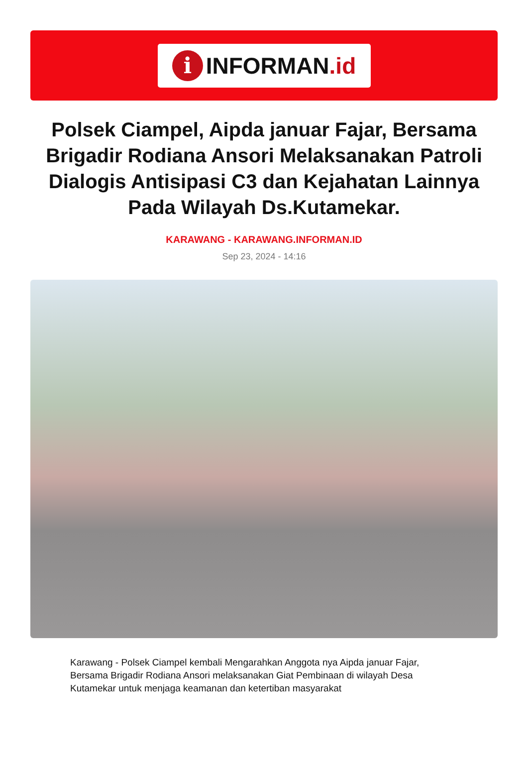i
INFORMAN.id
Polsek Ciampel, Aipda januar Fajar, Bersama Brigadir Rodiana Ansori Melaksanakan Patroli Dialogis Antisipasi C3 dan Kejahatan Lainnya Pada Wilayah Ds.Kutamekar.
KARAWANG - KARAWANG.INFORMAN.ID
Sep 23, 2024 - 14:16
Karawang - Polsek Ciampel kembali Mengarahkan Anggota nya Aipda januar Fajar, Bersama Brigadir Rodiana Ansori melaksanakan Giat Pembinaan di wilayah Desa Kutamekar untuk menjaga keamanan dan ketertiban masyarakat